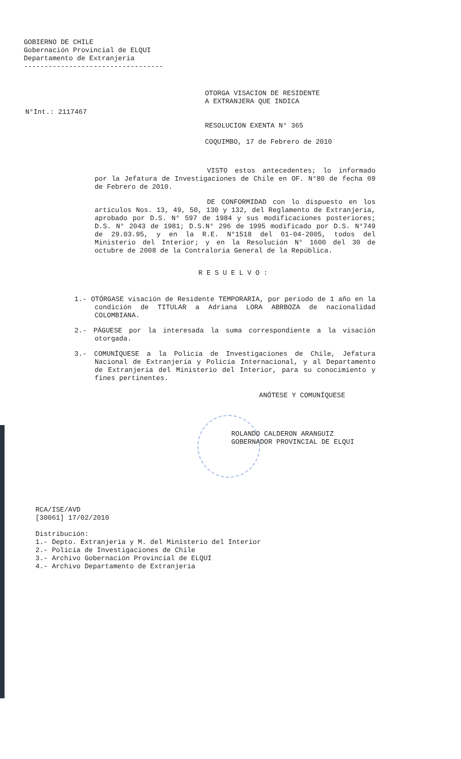GOBIERNO DE CHILE
Gobernación Provincial de ELQUI
Departamento de Extranjería
----------------------------------
OTORGA VISACION DE RESIDENTE
A EXTRANJERA QUE INDICA
RESOLUCION EXENTA N° 365
COQUIMBO, 17 de Febrero de 2010
N°Int.: 2117467
VISTO estos antecedentes; lo informado por la Jefatura de Investigaciones de Chile en OF. N°80 de fecha 09 de Febrero de 2010.
DE CONFORMIDAD con lo dispuesto en los artículos Nos. 13, 49, 50, 130 y 132, del Reglamento de Extranjería, aprobado por D.S. N° 597 de 1984 y sus modificaciones posteriores; D.S. N° 2043 de 1981; D.S.N° 296 de 1995 modificado por D.S. N°749 de 29.03.95, y en la R.E. N°1518 del 01-04-2005, todos del Ministerio del Interior; y en la Resolución N° 1600 del 30 de octubre de 2008 de la Contraloría General de la República.
RESUELVO:
1.- OTÓRGASE visación de Residente TEMPORARIA, por período de 1 año en la condición de TITULAR a Adriana LORA ABRBOZA de nacionalidad COLOMBIANA.
2.- PÁGUESE por la interesada la suma correspondiente a la visación otorgada.
3.- COMUNÍQUESE a la Policía de Investigaciones de Chile, Jefatura Nacional de Extranjería y Policía Internacional, y al Departamento de Extranjería del Ministerio del Interior, para su conocimiento y fines pertinentes.
ANÓTESE Y COMUNÍQUESE
ROLANDO CALDERON ARANGUIZ
GOBERNADOR PROVINCIAL DE ELQUI
RCA/ISE/AVD
[30061] 17/02/2010
Distribución:
1.- Depto. Extranjería y M. del Ministerio del Interior
2.- Policía de Investigaciones de Chile
3.- Archivo Gobernación Provincial de ELQUI
4.- Archivo Departamento de Extranjería